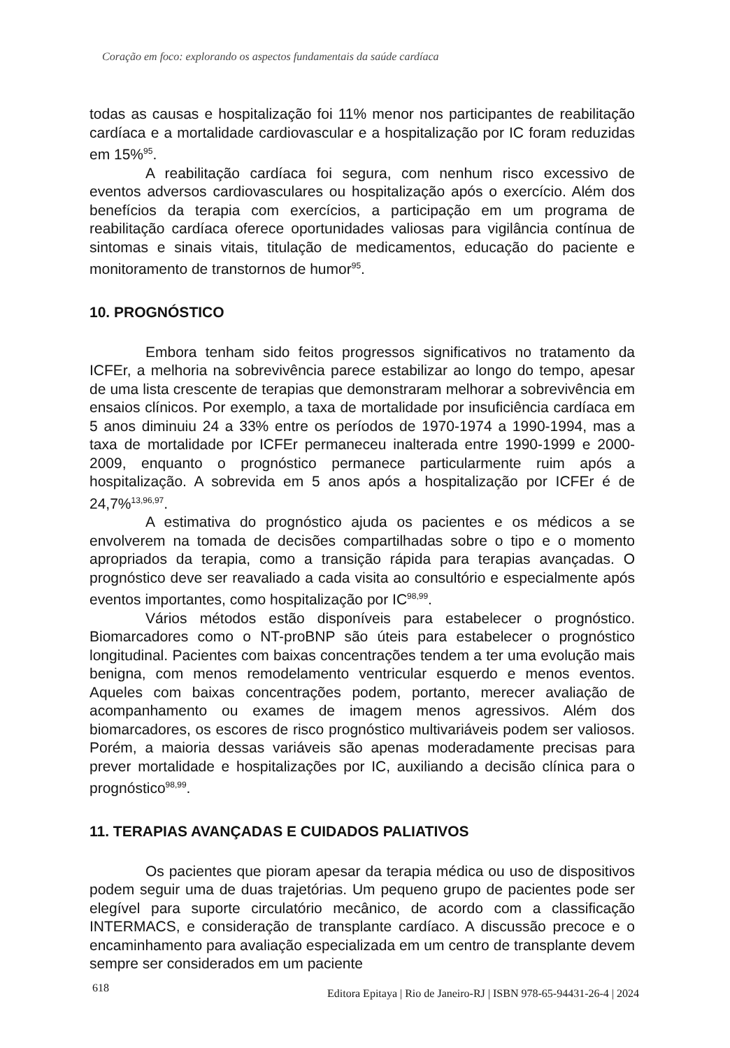Coração em foco: explorando os aspectos fundamentais da saúde cardíaca
todas as causas e hospitalização foi 11% menor nos participantes de reabilitação cardíaca e a mortalidade cardiovascular e a hospitalização por IC foram reduzidas em 15%<sup>95</sup>.
A reabilitação cardíaca foi segura, com nenhum risco excessivo de eventos adversos cardiovasculares ou hospitalização após o exercício. Além dos benefícios da terapia com exercícios, a participação em um programa de reabilitação cardíaca oferece oportunidades valiosas para vigilância contínua de sintomas e sinais vitais, titulação de medicamentos, educação do paciente e monitoramento de transtornos de humor<sup>95</sup>.
10. PROGNÓSTICO
Embora tenham sido feitos progressos significativos no tratamento da ICFEr, a melhoria na sobrevivência parece estabilizar ao longo do tempo, apesar de uma lista crescente de terapias que demonstraram melhorar a sobrevivência em ensaios clínicos. Por exemplo, a taxa de mortalidade por insuficiência cardíaca em 5 anos diminuiu 24 a 33% entre os períodos de 1970-1974 a 1990-1994, mas a taxa de mortalidade por ICFEr permaneceu inalterada entre 1990-1999 e 2000-2009, enquanto o prognóstico permanece particularmente ruim após a hospitalização. A sobrevida em 5 anos após a hospitalização por ICFEr é de 24,7%<sup>13,96,97</sup>.
A estimativa do prognóstico ajuda os pacientes e os médicos a se envolverem na tomada de decisões compartilhadas sobre o tipo e o momento apropriados da terapia, como a transição rápida para terapias avançadas. O prognóstico deve ser reavaliado a cada visita ao consultório e especialmente após eventos importantes, como hospitalização por IC<sup>98,99</sup>.
Vários métodos estão disponíveis para estabelecer o prognóstico. Biomarcadores como o NT-proBNP são úteis para estabelecer o prognóstico longitudinal. Pacientes com baixas concentrações tendem a ter uma evolução mais benigna, com menos remodelamento ventricular esquerdo e menos eventos. Aqueles com baixas concentrações podem, portanto, merecer avaliação de acompanhamento ou exames de imagem menos agressivos. Além dos biomarcadores, os escores de risco prognóstico multivariáveis podem ser valiosos. Porém, a maioria dessas variáveis são apenas moderadamente precisas para prever mortalidade e hospitalizações por IC, auxiliando a decisão clínica para o prognóstico<sup>98,99</sup>.
11. TERAPIAS AVANÇADAS E CUIDADOS PALIATIVOS
Os pacientes que pioram apesar da terapia médica ou uso de dispositivos podem seguir uma de duas trajetórias. Um pequeno grupo de pacientes pode ser elegível para suporte circulatório mecânico, de acordo com a classificação INTERMACS, e consideração de transplante cardíaco. A discussão precoce e o encaminhamento para avaliação especializada em um centro de transplante devem sempre ser considerados em um paciente
618 Editora Epitaya | Rio de Janeiro-RJ | ISBN 978-65-94431-26-4 | 2024